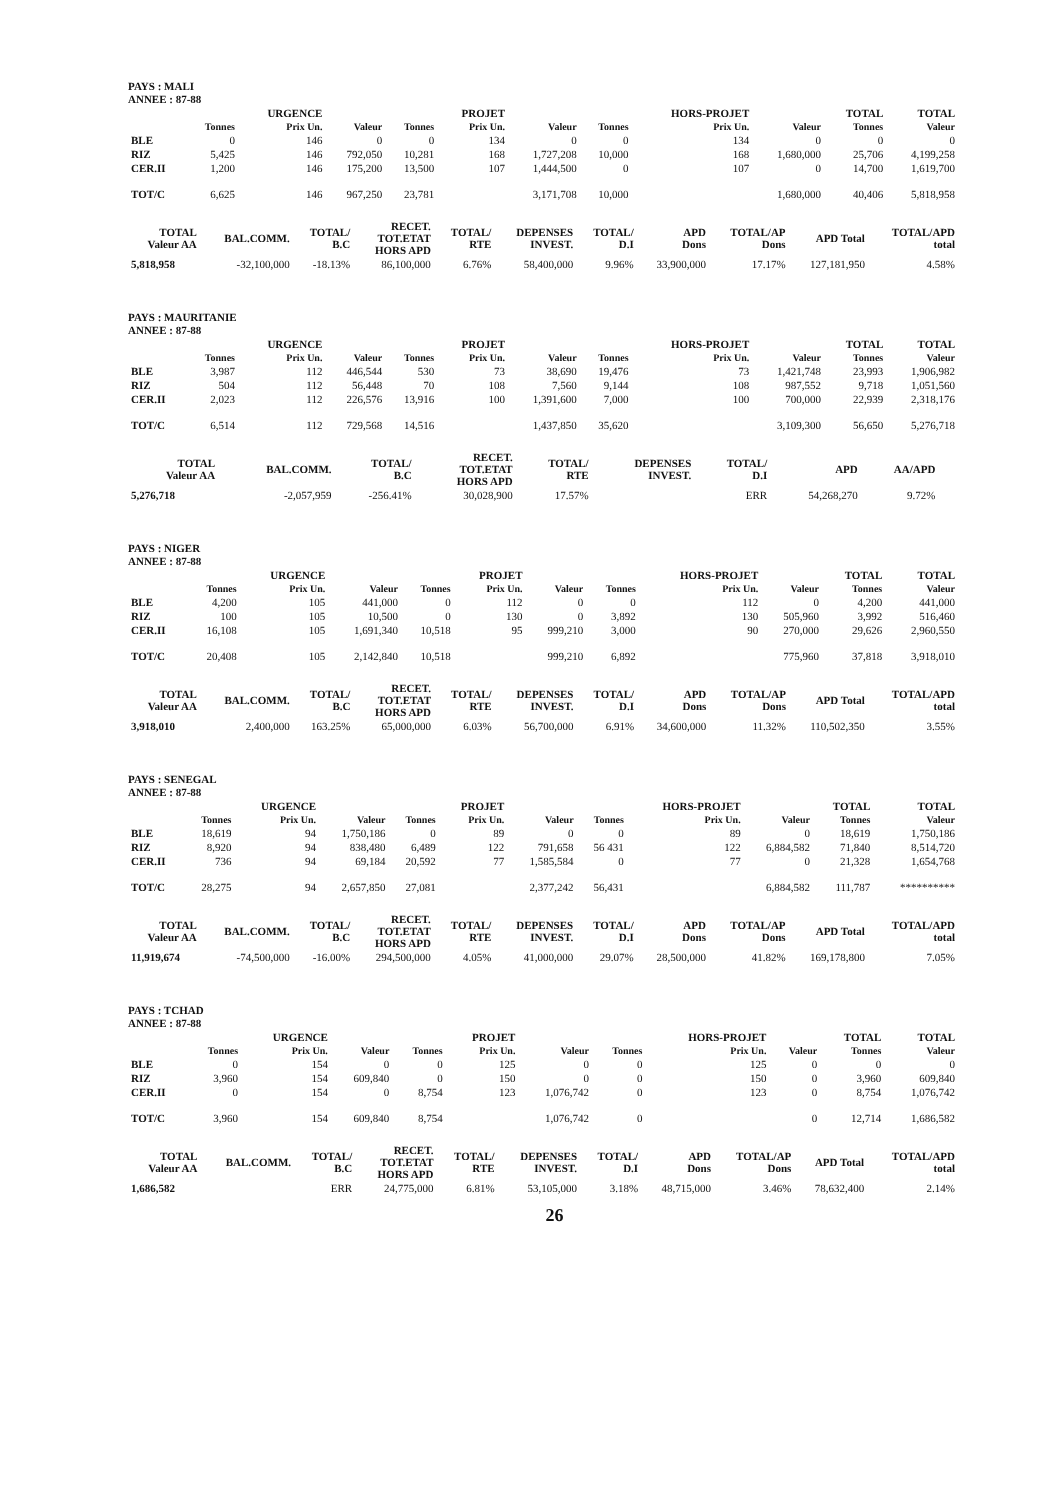PAYS : MALI
ANNEE : 87-88
| | | URGENCE | | | PROJET | | | HORS-PROJET | | TOTAL | TOTAL |
| --- | --- | --- | --- | --- | --- | --- | --- | --- | --- | --- | --- |
| | Tonnes | Prix Un. | Valeur | Tonnes | Prix Un. | Valeur | Tonnes | Prix Un. | Valeur | Tonnes | Valeur |
| BLE | 0 | 146 | 0 | 0 | 134 | 0 | 0 | 134 | 0 | 0 | 0 |
| RIZ | 5,425 | 146 | 792,050 | 10,281 | 168 | 1,727,208 | 10,000 | 168 | 1,680,000 | 25,706 | 4,199,258 |
| CER.II | 1,200 | 146 | 175,200 | 13,500 | 107 | 1,444,500 | 0 | 107 | 0 | 14,700 | 1,619,700 |
| TOT/C | 6,625 | 146 | 967,250 | 23,781 | | 3,171,708 | 10,000 | | 1,680,000 | 40,406 | 5,818,958 |
| TOTAL Valeur AA | BAL.COMM. | TOTAL/ B.C | RECET. TOT.ETAT HORS APD | TOTAL/ RTE | DEPENSES INVEST. | TOTAL/ D.I | APD Dons | TOTAL/AP Dons | APD Total | TOTAL/APD total |
| --- | --- | --- | --- | --- | --- | --- | --- | --- | --- | --- |
| 5,818,958 | -32,100,000 | -18.13% | 86,100,000 | 6.76% | 58,400,000 | 9.96% | 33,900,000 | 17.17% | 127,181,950 | 4.58% |
PAYS : MAURITANIE
ANNEE : 87-88
| | | URGENCE | | | PROJET | | | HORS-PROJET | | TOTAL | TOTAL |
| --- | --- | --- | --- | --- | --- | --- | --- | --- | --- | --- | --- |
| | Tonnes | Prix Un. | Valeur | Tonnes | Prix Un. | Valeur | Tonnes | Prix Un. | Valeur | Tonnes | Valeur |
| BLE | 3,987 | 112 | 446,544 | 530 | 73 | 38,690 | 19,476 | 73 | 1,421,748 | 23,993 | 1,906,982 |
| RIZ | 504 | 112 | 56,448 | 70 | 108 | 7,560 | 9,144 | 108 | 987,552 | 9,718 | 1,051,560 |
| CER.II | 2,023 | 112 | 226,576 | 13,916 | 100 | 1,391,600 | 7,000 | 100 | 700,000 | 22,939 | 2,318,176 |
| TOT/C | 6,514 | 112 | 729,568 | 14,516 | | 1,437,850 | 35,620 | | 3,109,300 | 56,650 | 5,276,718 |
| TOTAL Valeur AA | BAL.COMM. | TOTAL/ B.C | RECET. TOT.ETAT HORS APD | TOTAL/ RTE | DEPENSES INVEST. | TOTAL/ D.I | APD | AA/APD | | |
| --- | --- | --- | --- | --- | --- | --- | --- | --- | --- | --- |
| 5,276,718 | -2,057,959 | -256.41% | 30,028,900 | 17.57% | | ERR | 54,268,270 | 9.72% | | |
PAYS : NIGER
ANNEE : 87-88
| | | URGENCE | | | PROJET | | | HORS-PROJET | | TOTAL | TOTAL |
| --- | --- | --- | --- | --- | --- | --- | --- | --- | --- | --- | --- |
| | Tonnes | Prix Un. | Valeur | Tonnes | Prix Un. | Valeur | Tonnes | Prix Un. | Valeur | Tonnes | Valeur |
| BLE | 4,200 | 105 | 441,000 | 0 | 112 | 0 | 0 | 112 | 0 | 4,200 | 441,000 |
| RIZ | 100 | 105 | 10,500 | 0 | 130 | 0 | 3,892 | 130 | 505,960 | 3,992 | 516,460 |
| CER.II | 16,108 | 105 | 1,691,340 | 10,518 | 95 | 999,210 | 3,000 | 90 | 270,000 | 29,626 | 2,960,550 |
| TOT/C | 20,408 | 105 | 2,142,840 | 10,518 | | 999,210 | 6,892 | | 775,960 | 37,818 | 3,918,010 |
| TOTAL Valeur AA | BAL.COMM. | TOTAL/ B.C | RECET. TOT.ETAT HORS APD | TOTAL/ RTE | DEPENSES INVEST. | TOTAL/ D.I | APD Dons | TOTAL/AP Dons | APD Total | TOTAL/APD total |
| --- | --- | --- | --- | --- | --- | --- | --- | --- | --- | --- |
| 3,918,010 | 2,400,000 | 163.25% | 65,000,000 | 6.03% | 56,700,000 | 6.91% | 34,600,000 | 11.32% | 110,502,350 | 3.55% |
PAYS : SENEGAL
ANNEE : 87-88
| | | URGENCE | | | PROJET | | | HORS-PROJET | | TOTAL | TOTAL |
| --- | --- | --- | --- | --- | --- | --- | --- | --- | --- | --- | --- |
| | Tonnes | Prix Un. | Valeur | Tonnes | Prix Un. | Valeur | Tonnes | Prix Un. | Valeur | Tonnes | Valeur |
| BLE | 18,619 | 94 | 1,750,186 | 0 | 89 | 0 | 0 | 89 | 0 | 18,619 | 1,750,186 |
| RIZ | 8,920 | 94 | 838,480 | 6,489 | 122 | 791,658 | 56 431 | 122 | 6,884,582 | 71,840 | 8,514,720 |
| CER.II | 736 | 94 | 69,184 | 20,592 | 77 | 1,585,584 | 0 | 77 | 0 | 21,328 | 1,654,768 |
| TOT/C | 28,275 | 94 | 2,657,850 | 27,081 | | 2,377,242 | 56,431 | | 6,884,582 | 111,787 | ********** |
| TOTAL Valeur AA | BAL.COMM. | TOTAL/ B.C | RECET. TOT.ETAT HORS APD | TOTAL/ RTE | DEPENSES INVEST. | TOTAL/ D.I | APD Dons | TOTAL/AP Dons | APD Total | TOTAL/APD total |
| --- | --- | --- | --- | --- | --- | --- | --- | --- | --- | --- |
| 11,919,674 | -74,500,000 | -16.00% | 294,500,000 | 4.05% | 41,000,000 | 29.07% | 28,500,000 | 41.82% | 169,178,800 | 7.05% |
PAYS : TCHAD
ANNEE : 87-88
| | | URGENCE | | | PROJET | | | HORS-PROJET | | TOTAL | TOTAL |
| --- | --- | --- | --- | --- | --- | --- | --- | --- | --- | --- | --- |
| | Tonnes | Prix Un. | Valeur | Tonnes | Prix Un. | Valeur | Tonnes | Prix Un. | Valeur | Tonnes | Valeur |
| BLE | 0 | 154 | 0 | 0 | 125 | 0 | 0 | 125 | 0 | 0 | 0 |
| RIZ | 3,960 | 154 | 609,840 | 0 | 150 | 0 | 0 | 150 | 0 | 3,960 | 609,840 |
| CER.II | 0 | 154 | 0 | 8,754 | 123 | 1,076,742 | 0 | 123 | 0 | 8,754 | 1,076,742 |
| TOT/C | 3,960 | 154 | 609,840 | 8,754 | | 1,076,742 | 0 | | 0 | 12,714 | 1,686,582 |
| TOTAL Valeur AA | BAL.COMM. | TOTAL/ B.C | RECET. TOT.ETAT HORS APD | TOTAL/ RTE | DEPENSES INVEST. | TOTAL/ D.I | APD Dons | TOTAL/AP Dons | APD Total | TOTAL/APD total |
| --- | --- | --- | --- | --- | --- | --- | --- | --- | --- | --- |
| 1,686,582 | | ERR | 24,775,000 | 6.81% | 53,105,000 | 3.18% | 48,715,000 | 3.46% | 78,632,400 | 2.14% |
26